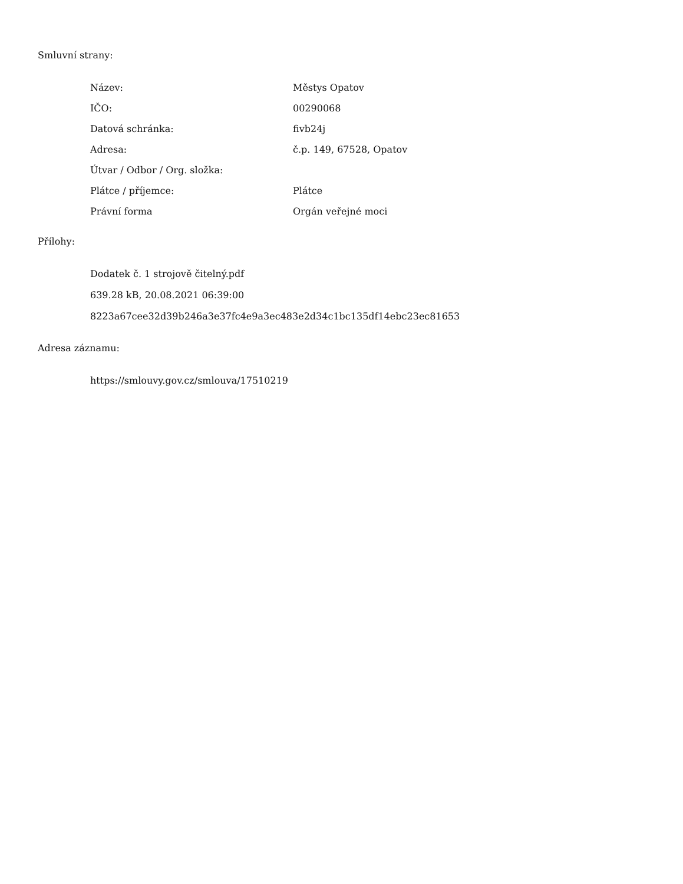Smluvní strany:
| Název: | Městys Opatov |
| IČO: | 00290068 |
| Datová schránka: | fivb24j |
| Adresa: | č.p. 149, 67528, Opatov |
| Útvar / Odbor / Org. složka: | |
| Plátce / příjemce: | Plátce |
| Právní forma | Orgán veřejné moci |
Přílohy:
Dodatek č. 1 strojově čitelný.pdf
639.28 kB, 20.08.2021 06:39:00
8223a67cee32d39b246a3e37fc4e9a3ec483e2d34c1bc135df14ebc23ec81653
Adresa záznamu:
https://smlouvy.gov.cz/smlouva/17510219